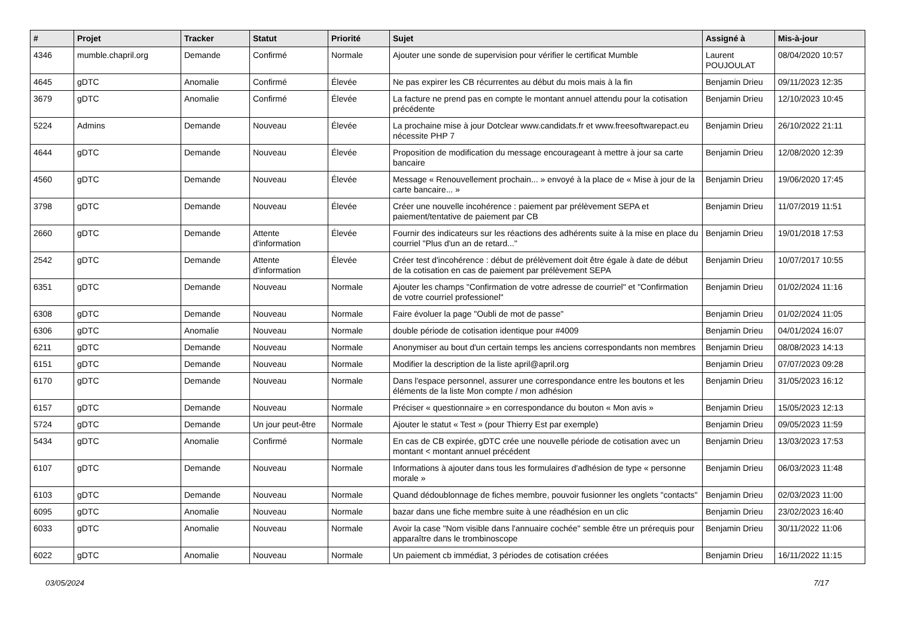| # | Projet | Tracker | Statut | Priorité | Sujet | Assigné à | Mis-à-jour |
| --- | --- | --- | --- | --- | --- | --- | --- |
| 4346 | mumble.chapril.org | Demande | Confirmé | Normale | Ajouter une sonde de supervision pour vérifier le certificat Mumble | Laurent POUJOULAT | 08/04/2020 10:57 |
| 4645 | gDTC | Anomalie | Confirmé | Élevée | Ne pas expirer les CB récurrentes au début du mois mais à la fin | Benjamin Drieu | 09/11/2023 12:35 |
| 3679 | gDTC | Anomalie | Confirmé | Élevée | La facture ne prend pas en compte le montant annuel attendu pour la cotisation précédente | Benjamin Drieu | 12/10/2023 10:45 |
| 5224 | Admins | Demande | Nouveau | Élevée | La prochaine mise à jour Dotclear www.candidats.fr et www.freesoftwarepact.eu nécessite PHP 7 | Benjamin Drieu | 26/10/2022 21:11 |
| 4644 | gDTC | Demande | Nouveau | Élevée | Proposition de modification du message encourageant à mettre à jour sa carte bancaire | Benjamin Drieu | 12/08/2020 12:39 |
| 4560 | gDTC | Demande | Nouveau | Élevée | Message « Renouvellement prochain... » envoyé à la place de « Mise à jour de la carte bancaire... » | Benjamin Drieu | 19/06/2020 17:45 |
| 3798 | gDTC | Demande | Nouveau | Élevée | Créer une nouvelle incohérence : paiement par prélèvement SEPA et paiement/tentative de paiement par CB | Benjamin Drieu | 11/07/2019 11:51 |
| 2660 | gDTC | Demande | Attente d'information | Élevée | Fournir des indicateurs sur les réactions des adhérents suite à la mise en place du courriel "Plus d'un an de retard..." | Benjamin Drieu | 19/01/2018 17:53 |
| 2542 | gDTC | Demande | Attente d'information | Élevée | Créer test d'incohérence : début de prélèvement doit être égale à date de début de la cotisation en cas de paiement par prélèvement SEPA | Benjamin Drieu | 10/07/2017 10:55 |
| 6351 | gDTC | Demande | Nouveau | Normale | Ajouter les champs "Confirmation de votre adresse de courriel" et "Confirmation de votre courriel professionel" | Benjamin Drieu | 01/02/2024 11:16 |
| 6308 | gDTC | Demande | Nouveau | Normale | Faire évoluer la page "Oubli de mot de passe" | Benjamin Drieu | 01/02/2024 11:05 |
| 6306 | gDTC | Anomalie | Nouveau | Normale | double période de cotisation identique pour #4009 | Benjamin Drieu | 04/01/2024 16:07 |
| 6211 | gDTC | Demande | Nouveau | Normale | Anonymiser au bout d'un certain temps les anciens correspondants non membres | Benjamin Drieu | 08/08/2023 14:13 |
| 6151 | gDTC | Demande | Nouveau | Normale | Modifier la description de la liste april@april.org | Benjamin Drieu | 07/07/2023 09:28 |
| 6170 | gDTC | Demande | Nouveau | Normale | Dans l'espace personnel, assurer une correspondance entre les boutons et les éléments de la liste Mon compte / mon adhésion | Benjamin Drieu | 31/05/2023 16:12 |
| 6157 | gDTC | Demande | Nouveau | Normale | Préciser « questionnaire » en correspondance du bouton « Mon avis » | Benjamin Drieu | 15/05/2023 12:13 |
| 5724 | gDTC | Demande | Un jour peut-être | Normale | Ajouter le statut « Test » (pour Thierry Est par exemple) | Benjamin Drieu | 09/05/2023 11:59 |
| 5434 | gDTC | Anomalie | Confirmé | Normale | En cas de CB expirée, gDTC crée une nouvelle période de cotisation avec un montant < montant annuel précédent | Benjamin Drieu | 13/03/2023 17:53 |
| 6107 | gDTC | Demande | Nouveau | Normale | Informations à ajouter dans tous les formulaires d'adhésion de type « personne morale » | Benjamin Drieu | 06/03/2023 11:48 |
| 6103 | gDTC | Demande | Nouveau | Normale | Quand dédoublonnage de fiches membre, pouvoir fusionner les onglets "contacts" | Benjamin Drieu | 02/03/2023 11:00 |
| 6095 | gDTC | Anomalie | Nouveau | Normale | bazar dans une fiche membre suite à une réadhésion en un clic | Benjamin Drieu | 23/02/2023 16:40 |
| 6033 | gDTC | Anomalie | Nouveau | Normale | Avoir la case "Nom visible dans l'annuaire cochée" semble être un prérequis pour apparaître dans le trombinoscope | Benjamin Drieu | 30/11/2022 11:06 |
| 6022 | gDTC | Anomalie | Nouveau | Normale | Un paiement cb immédiat, 3 périodes de cotisation créées | Benjamin Drieu | 16/11/2022 11:15 |
03/05/2024 7/17